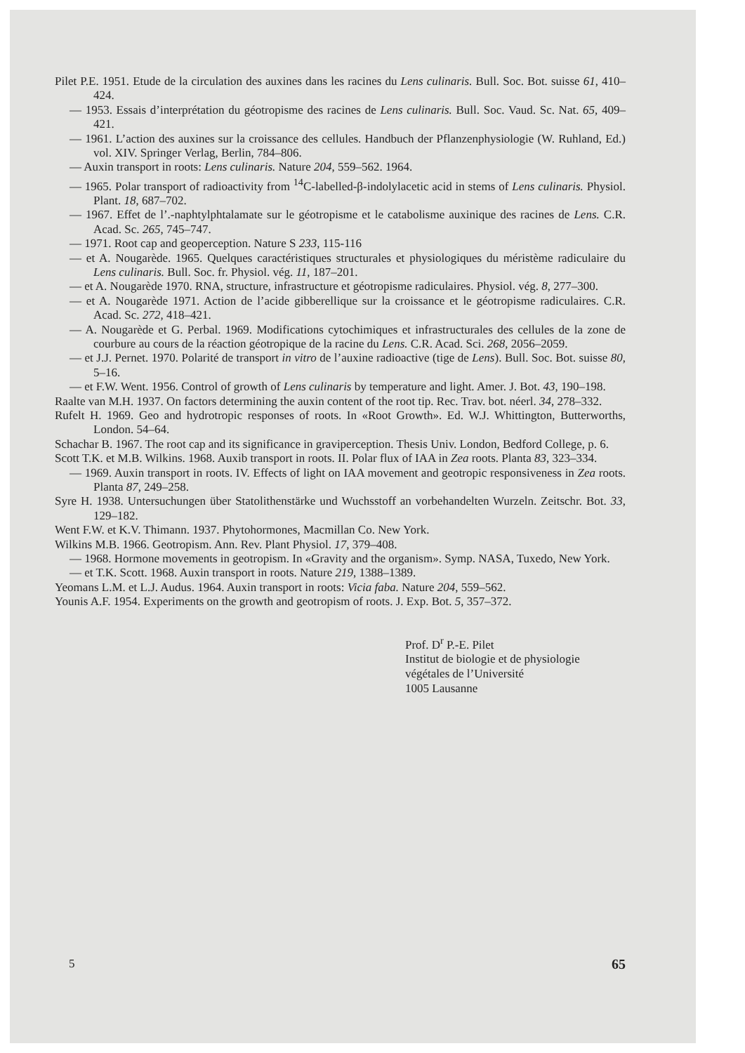Pilet P.E. 1951. Etude de la circulation des auxines dans les racines du Lens culinaris. Bull. Soc. Bot. suisse 61, 410–424.
— 1953. Essais d’interprétation du géotropisme des racines de Lens culinaris. Bull. Soc. Vaud. Sc. Nat. 65, 409–421.
— 1961. L’action des auxines sur la croissance des cellules. Handbuch der Pflanzenphysiologie (W. Ruhland, Ed.) vol. XIV. Springer Verlag, Berlin, 784–806.
— Auxin transport in roots: Lens culinaris. Nature 204, 559–562. 1964.
— 1965. Polar transport of radioactivity from <sup>14</sup>C-labelled-β-indolylacetic acid in stems of Lens culinaris. Physiol. Plant. 18, 687–702.
— 1967. Effet de l’.-naphtylphtalamate sur le géotropisme et le catabolisme auxinique des racines de Lens. C.R. Acad. Sc. 265, 745–747.
— 1971. Root cap and geoperception. Nature S 233, 115-116
— et A. Nougarède. 1965. Quelques caractéristiques structurales et physiologiques du méristème radiculaire du Lens culinaris. Bull. Soc. fr. Physiol. vég. 11, 187–201.
— et A. Nougarède 1970. RNA, structure, infrastructure et géotropisme radiculaires. Physiol. vég. 8, 277–300.
— et A. Nougarède 1971. Action de l’acide gibberellique sur la croissance et le géotropisme radiculaires. C.R. Acad. Sc. 272, 418–421.
— A. Nougarède et G. Perbal. 1969. Modifications cytochimiques et infrastructurales des cellules de la zone de courbure au cours de la réaction géotropique de la racine du Lens. C.R. Acad. Sci. 268, 2056–2059.
— et J.J. Pernet. 1970. Polarité de transport in vitro de l’auxine radioactive (tige de Lens). Bull. Soc. Bot. suisse 80, 5–16.
— et F.W. Went. 1956. Control of growth of Lens culinaris by temperature and light. Amer. J. Bot. 43, 190–198.
Raalte van M.H. 1937. On factors determining the auxin content of the root tip. Rec. Trav. bot. néerl. 34, 278–332.
Rufelt H. 1969. Geo and hydrotropic responses of roots. In «Root Growth». Ed. W.J. Whittington, Butterworths, London. 54–64.
Schachar B. 1967. The root cap and its significance in graviperception. Thesis Univ. London, Bedford College, p. 6.
Scott T.K. et M.B. Wilkins. 1968. Auxib transport in roots. II. Polar flux of IAA in Zea roots. Planta 83, 323–334.
— 1969. Auxin transport in roots. IV. Effects of light on IAA movement and geotropic responsiveness in Zea roots. Planta 87, 249–258.
Syre H. 1938. Untersuchungen über Statolithenstärke und Wuchsstoff an vorbehandelten Wurzeln. Zeitschr. Bot. 33, 129–182.
Went F.W. et K.V. Thimann. 1937. Phytohormones, Macmillan Co. New York.
Wilkins M.B. 1966. Geotropism. Ann. Rev. Plant Physiol. 17, 379–408.
— 1968. Hormone movements in geotropism. In «Gravity and the organism». Symp. NASA, Tuxedo, New York.
— et T.K. Scott. 1968. Auxin transport in roots. Nature 219, 1388–1389.
Yeomans L.M. et L.J. Audus. 1964. Auxin transport in roots: Vicia faba. Nature 204, 559–562.
Younis A.F. 1954. Experiments on the growth and geotropism of roots. J. Exp. Bot. 5, 357–372.
Prof. D<sup>r</sup> P.-E. Pilet
Institut de biologie et de physiologie
végétales de l’Université
1005 Lausanne
5 65